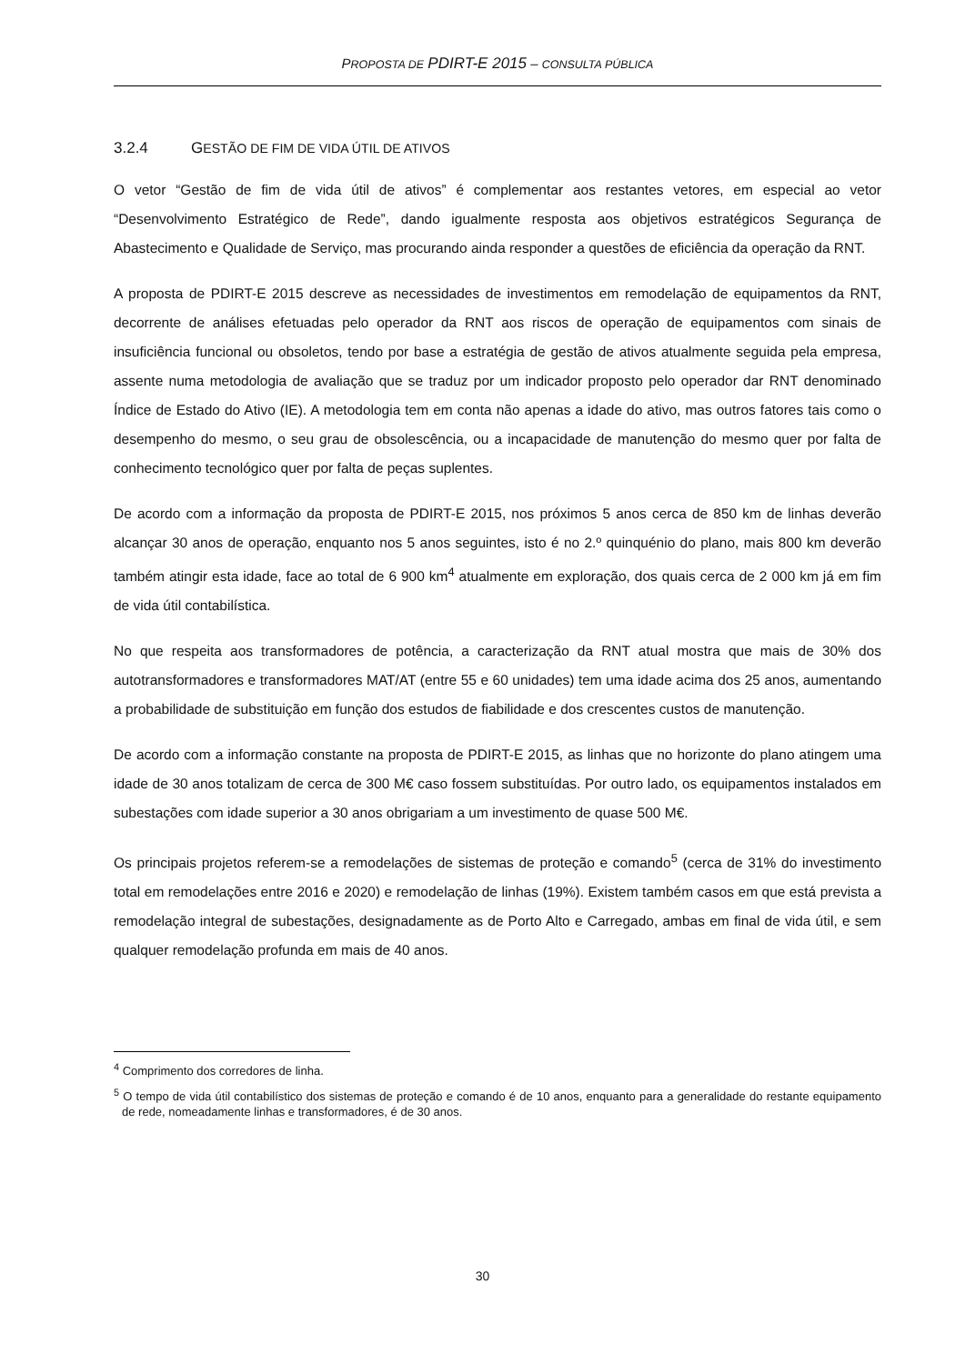PROPOSTA DE PDIRT-E 2015 – CONSULTA PÚBLICA
3.2.4 GESTÃO DE FIM DE VIDA ÚTIL DE ATIVOS
O vetor “Gestão de fim de vida útil de ativos” é complementar aos restantes vetores, em especial ao vetor “Desenvolvimento Estratégico de Rede”, dando igualmente resposta aos objetivos estratégicos Segurança de Abastecimento e Qualidade de Serviço, mas procurando ainda responder a questões de eficiência da operação da RNT.
A proposta de PDIRT-E 2015 descreve as necessidades de investimentos em remodelação de equipamentos da RNT, decorrente de análises efetuadas pelo operador da RNT aos riscos de operação de equipamentos com sinais de insuficiência funcional ou obsoletos, tendo por base a estratégia de gestão de ativos atualmente seguida pela empresa, assente numa metodologia de avaliação que se traduz por um indicador proposto pelo operador dar RNT denominado Índice de Estado do Ativo (IE). A metodologia tem em conta não apenas a idade do ativo, mas outros fatores tais como o desempenho do mesmo, o seu grau de obsolescência, ou a incapacidade de manutenção do mesmo quer por falta de conhecimento tecnológico quer por falta de peças suplentes.
De acordo com a informação da proposta de PDIRT-E 2015, nos próximos 5 anos cerca de 850 km de linhas deverão alcançar 30 anos de operação, enquanto nos 5 anos seguintes, isto é no 2.º quinquénio do plano, mais 800 km deverão também atingir esta idade, face ao total de 6 900 km<sup>4</sup> atualmente em exploração, dos quais cerca de 2 000 km já em fim de vida útil contabilística.
No que respeita aos transformadores de potência, a caracterização da RNT atual mostra que mais de 30% dos autotransformadores e transformadores MAT/AT (entre 55 e 60 unidades) tem uma idade acima dos 25 anos, aumentando a probabilidade de substituição em função dos estudos de fiabilidade e dos crescentes custos de manutenção.
De acordo com a informação constante na proposta de PDIRT-E 2015, as linhas que no horizonte do plano atingem uma idade de 30 anos totalizam de cerca de 300 M€ caso fossem substituídas. Por outro lado, os equipamentos instalados em subestações com idade superior a 30 anos obrigariam a um investimento de quase 500 M€.
Os principais projetos referem-se a remodelações de sistemas de proteção e comando<sup>5</sup> (cerca de 31% do investimento total em remodelações entre 2016 e 2020) e remodelação de linhas (19%). Existem também casos em que está prevista a remodelação integral de subestações, designadamente as de Porto Alto e Carregado, ambas em final de vida útil, e sem qualquer remodelação profunda em mais de 40 anos.
<sup>4</sup> Comprimento dos corredores de linha.
<sup>5</sup> O tempo de vida útil contabilístico dos sistemas de proteção e comando é de 10 anos, enquanto para a generalidade do restante equipamento de rede, nomeadamente linhas e transformadores, é de 30 anos.
30